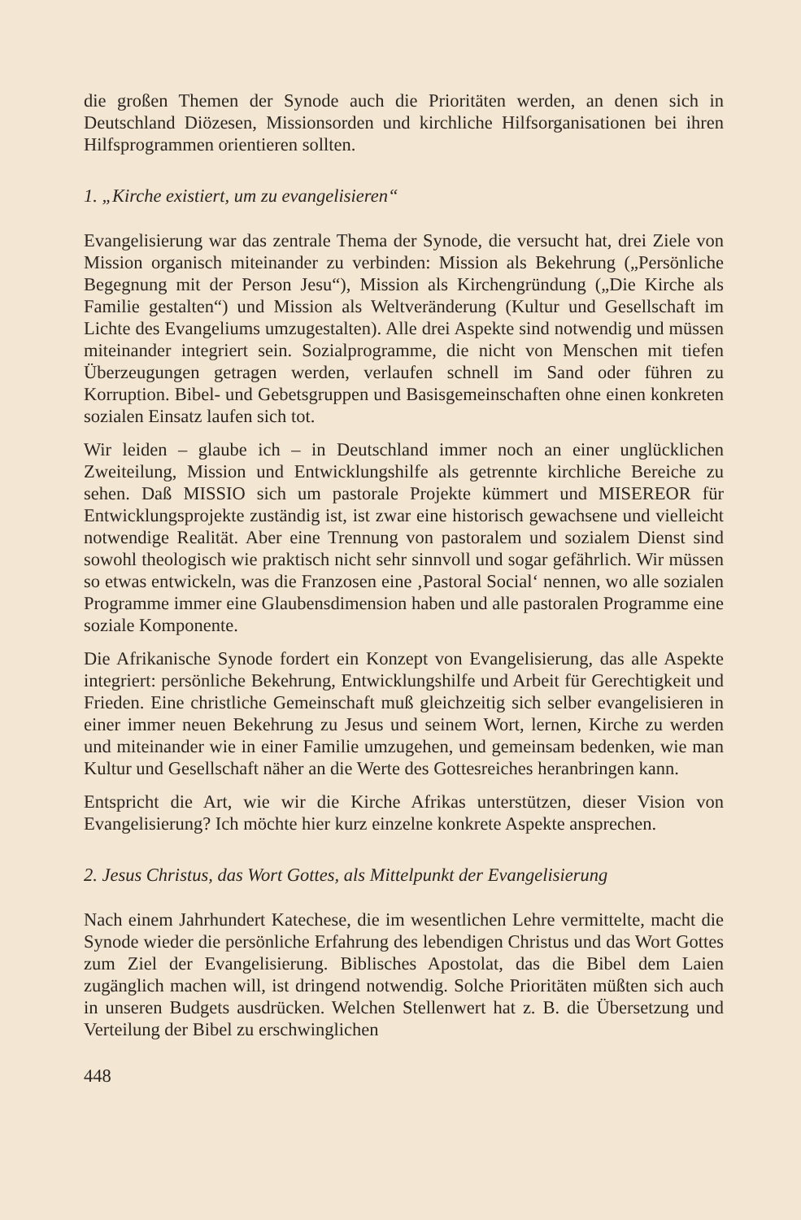die großen Themen der Synode auch die Prioritäten werden, an denen sich in Deutschland Diözesen, Missionsorden und kirchliche Hilfsorganisationen bei ihren Hilfsprogrammen orientieren sollten.
1. „Kirche existiert, um zu evangelisieren“
Evangelisierung war das zentrale Thema der Synode, die versucht hat, drei Ziele von Mission organisch miteinander zu verbinden: Mission als Bekehrung („Persönliche Begegnung mit der Person Jesu“), Mission als Kirchengründung („Die Kirche als Familie gestalten“) und Mission als Weltveränderung (Kultur und Gesellschaft im Lichte des Evangeliums umzugestalten). Alle drei Aspekte sind notwendig und müssen miteinander integriert sein. Sozialprogramme, die nicht von Menschen mit tiefen Überzeugungen getragen werden, verlaufen schnell im Sand oder führen zu Korruption. Bibel- und Gebetsgruppen und Basisgemeinschaften ohne einen konkreten sozialen Einsatz laufen sich tot.
Wir leiden – glaube ich – in Deutschland immer noch an einer unglücklichen Zweiteilung, Mission und Entwicklungshilfe als getrennte kirchliche Bereiche zu sehen. Daß MISSIO sich um pastorale Projekte kümmert und MISEREOR für Entwicklungsprojekte zuständig ist, ist zwar eine historisch gewachsene und vielleicht notwendige Realität. Aber eine Trennung von pastoralem und sozialem Dienst sind sowohl theologisch wie praktisch nicht sehr sinnvoll und sogar gefährlich. Wir müssen so etwas entwickeln, was die Franzosen eine ‚Pastoral Social‘ nennen, wo alle sozialen Programme immer eine Glaubensdimension haben und alle pastoralen Programme eine soziale Komponente.
Die Afrikanische Synode fordert ein Konzept von Evangelisierung, das alle Aspekte integriert: persönliche Bekehrung, Entwicklungshilfe und Arbeit für Gerechtigkeit und Frieden. Eine christliche Gemeinschaft muß gleichzeitig sich selber evangelisieren in einer immer neuen Bekehrung zu Jesus und seinem Wort, lernen, Kirche zu werden und miteinander wie in einer Familie umzugehen, und gemeinsam bedenken, wie man Kultur und Gesellschaft näher an die Werte des Gottesreiches heranbringen kann.
Entspricht die Art, wie wir die Kirche Afrikas unterstützen, dieser Vision von Evangelisierung? Ich möchte hier kurz einzelne konkrete Aspekte ansprechen.
2. Jesus Christus, das Wort Gottes, als Mittelpunkt der Evangelisierung
Nach einem Jahrhundert Katechese, die im wesentlichen Lehre vermittelte, macht die Synode wieder die persönliche Erfahrung des lebendigen Christus und das Wort Gottes zum Ziel der Evangelisierung. Biblisches Apostolat, das die Bibel dem Laien zugänglich machen will, ist dringend notwendig. Solche Prioritäten müßten sich auch in unseren Budgets ausdrücken. Welchen Stellenwert hat z. B. die Übersetzung und Verteilung der Bibel zu erschwinglichen
448